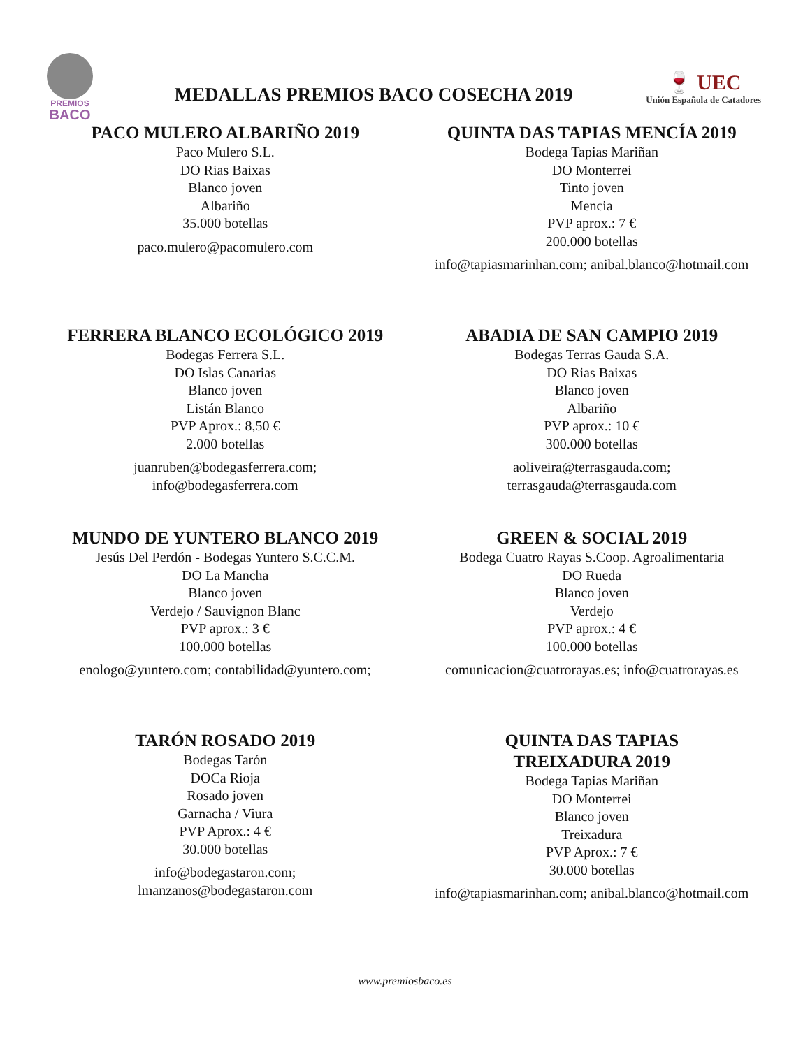PREMIOS
BACO
MEDALLAS PREMIOS BACO COSECHA 2019
🍷 UEC
Unión Española de Catadores
PACO MULERO ALBARIÑO 2019
Paco Mulero S.L.
DO Rias Baixas
Blanco joven
Albariño
35.000 botellas
paco.mulero@pacomulero.com
QUINTA DAS TAPIAS MENCÍA 2019
Bodega Tapias Mariñan
DO Monterrei
Tinto joven
Mencia
PVP aprox.: 7 €
200.000 botellas
info@tapiasmarinhan.com; anibal.blanco@hotmail.com
FERRERA BLANCO ECOLÓGICO 2019
Bodegas Ferrera S.L.
DO Islas Canarias
Blanco joven
Listán Blanco
PVP Aprox.: 8,50 €
2.000 botellas
juanruben@bodegasferrera.com;
info@bodegasferrera.com
ABADIA DE SAN CAMPIO 2019
Bodegas Terras Gauda S.A.
DO Rias Baixas
Blanco joven
Albariño
PVP aprox.: 10 €
300.000 botellas
aoliveira@terrasgauda.com;
terrasgauda@terrasgauda.com
MUNDO DE YUNTERO BLANCO 2019
Jesús Del Perdón - Bodegas Yuntero S.C.C.M.
DO La Mancha
Blanco joven
Verdejo / Sauvignon Blanc
PVP aprox.: 3 €
100.000 botellas
enologo@yuntero.com; contabilidad@yuntero.com;
GREEN & SOCIAL 2019
Bodega Cuatro Rayas S.Coop. Agroalimentaria
DO Rueda
Blanco joven
Verdejo
PVP aprox.: 4 €
100.000 botellas
comunicacion@cuatrorayas.es; info@cuatrorayas.es
TARÓN ROSADO 2019
Bodegas Tarón
DOCa Rioja
Rosado joven
Garnacha / Viura
PVP Aprox.: 4 €
30.000 botellas
info@bodegastaron.com;
lmanzanos@bodegastaron.com
QUINTA DAS TAPIAS
TREIXADURA 2019
Bodega Tapias Mariñan
DO Monterrei
Blanco joven
Treixadura
PVP Aprox.: 7 €
30.000 botellas
info@tapiasmarinhan.com; anibal.blanco@hotmail.com
www.premiosbaco.es